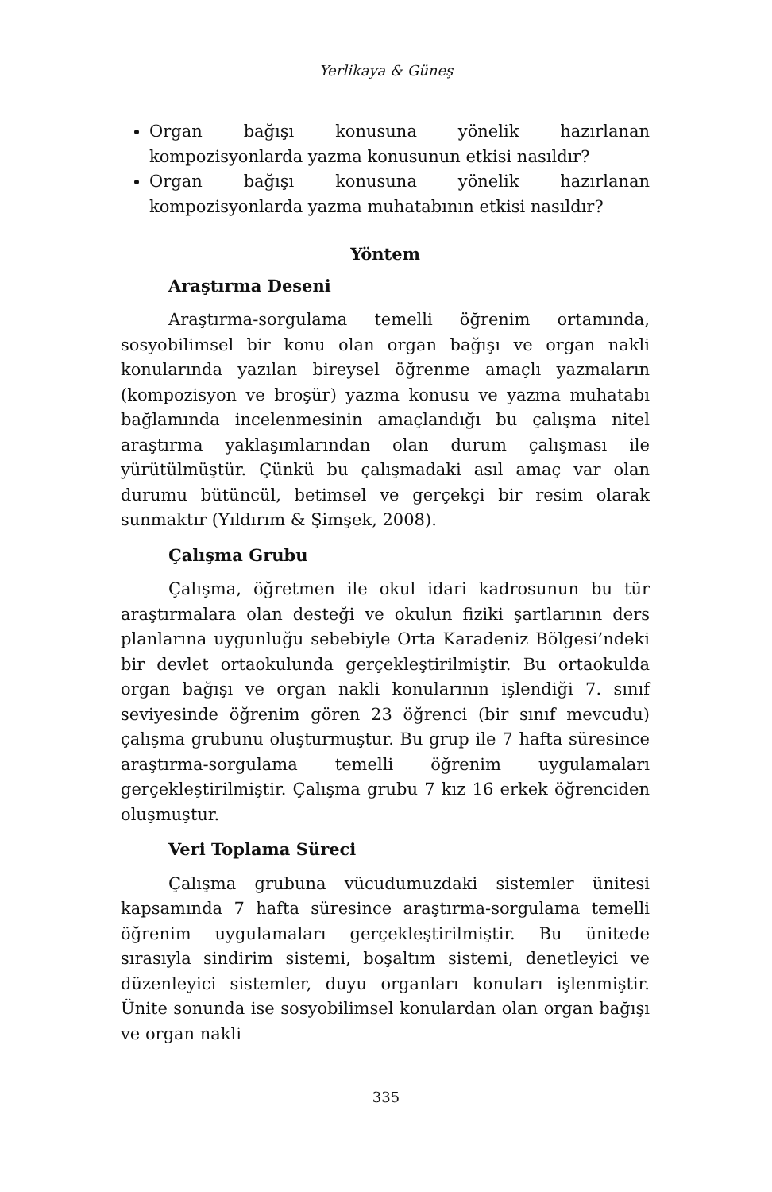Yerlikaya & Güneş
Organ bağışı konusuna yönelik hazırlanan kompozisyonlarda yazma konusunun etkisi nasıldır?
Organ bağışı konusuna yönelik hazırlanan kompozisyonlarda yazma muhatabının etkisi nasıldır?
Yöntem
Araştırma Deseni
Araştırma-sorgulama temelli öğrenim ortamında, sosyobilimsel bir konu olan organ bağışı ve organ nakli konularında yazılan bireysel öğrenme amaçlı yazmaların (kompozisyon ve broşür) yazma konusu ve yazma muhatabı bağlamında incelenmesinin amaçlandığı bu çalışma nitel araştırma yaklaşımlarından olan durum çalışması ile yürütülmüştür. Çünkü bu çalışmadaki asıl amaç var olan durumu bütüncül, betimsel ve gerçekçi bir resim olarak sunmaktır (Yıldırım & Şimşek, 2008).
Çalışma Grubu
Çalışma, öğretmen ile okul idari kadrosunun bu tür araştırmalara olan desteği ve okulun fiziki şartlarının ders planlarına uygunluğu sebebiyle Orta Karadeniz Bölgesi’ndeki bir devlet ortaokulunda gerçekleştirilmiştir. Bu ortaokulda organ bağışı ve organ nakli konularının işlendiği 7. sınıf seviyesinde öğrenim gören 23 öğrenci (bir sınıf mevcudu) çalışma grubunu oluşturmuştur. Bu grup ile 7 hafta süresince araştırma-sorgulama temelli öğrenim uygulamaları gerçekleştirilmiştir. Çalışma grubu 7 kız 16 erkek öğrenciden oluşmuştur.
Veri Toplama Süreci
Çalışma grubuna vücudumuzdaki sistemler ünitesi kapsamında 7 hafta süresince araştırma-sorgulama temelli öğrenim uygulamaları gerçekleştirilmiştir. Bu ünitede sırasıyla sindirim sistemi, boşaltım sistemi, denetleyici ve düzenleyici sistemler, duyu organları konuları işlenmiştir. Ünite sonunda ise sosyobilimsel konulardan olan organ bağışı ve organ nakli
335